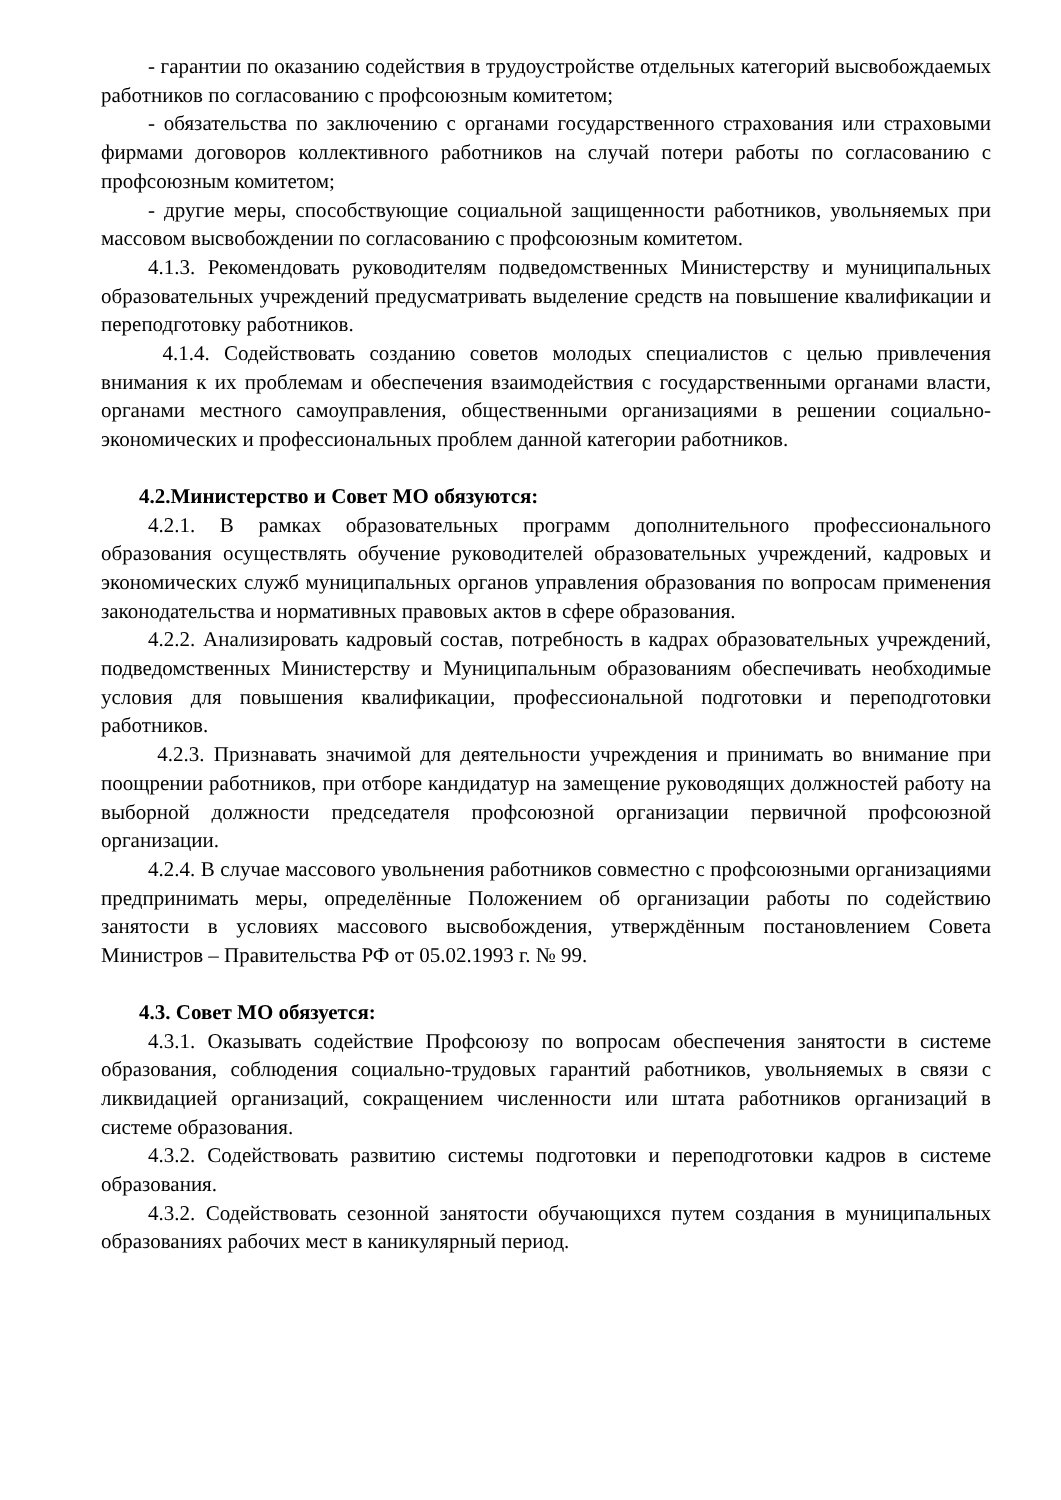- гарантии по оказанию содействия в трудоустройстве отдельных категорий высвобождаемых работников по согласованию с профсоюзным комитетом;
- обязательства по заключению с органами государственного страхования или страховыми фирмами договоров коллективного работников на случай потери работы по согласованию с профсоюзным комитетом;
- другие меры, способствующие социальной защищенности работников, увольняемых при массовом высвобождении по согласованию с профсоюзным комитетом.
4.1.3. Рекомендовать руководителям подведомственных Министерству и муниципальных образовательных учреждений предусматривать выделение средств на повышение квалификации и переподготовку работников.
4.1.4. Содействовать созданию советов молодых специалистов с целью привлечения внимания к их проблемам и обеспечения взаимодействия с государственными органами власти, органами местного самоуправления, общественными организациями в решении социально-экономических и профессиональных проблем данной категории работников.
4.2.Министерство и Совет МО обязуются:
4.2.1. В рамках образовательных программ дополнительного профессионального образования осуществлять обучение руководителей образовательных учреждений, кадровых и экономических служб муниципальных органов управления образования по вопросам применения законодательства и нормативных правовых актов в сфере образования.
4.2.2. Анализировать кадровый состав, потребность в кадрах образовательных учреждений, подведомственных Министерству и Муниципальным образованиям обеспечивать необходимые условия для повышения квалификации, профессиональной подготовки и переподготовки работников.
4.2.3. Признавать значимой для деятельности учреждения и принимать во внимание при поощрении работников, при отборе кандидатур на замещение руководящих должностей работу на выборной должности председателя профсоюзной организации первичной профсоюзной организации.
4.2.4. В случае массового увольнения работников совместно с профсоюзными организациями предпринимать меры, определённые Положением об организации работы по содействию занятости в условиях массового высвобождения, утверждённым постановлением Совета Министров – Правительства РФ от 05.02.1993 г. № 99.
4.3. Совет МО обязуется:
4.3.1. Оказывать содействие Профсоюзу по вопросам обеспечения занятости в системе образования, соблюдения социально-трудовых гарантий работников, увольняемых в связи с ликвидацией организаций, сокращением численности или штата работников организаций в системе образования.
4.3.2. Содействовать развитию системы подготовки и переподготовки кадров в системе образования.
4.3.2. Содействовать сезонной занятости обучающихся путем создания в муниципальных образованиях рабочих мест в каникулярный период.